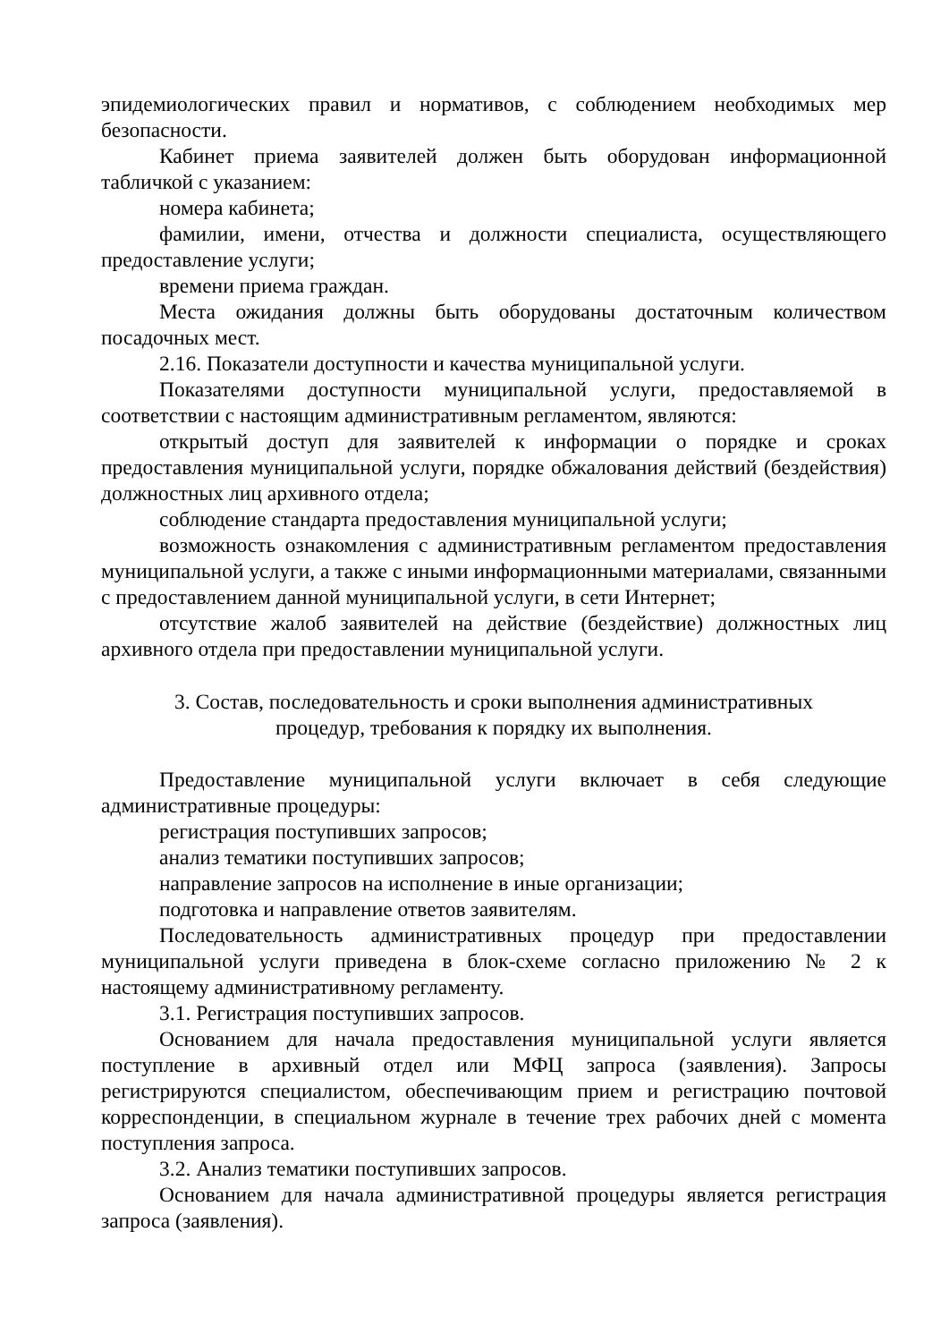эпидемиологических правил и нормативов, с соблюдением необходимых мер безопасности.
Кабинет приема заявителей должен быть оборудован информационной табличкой с указанием:
номера кабинета;
фамилии, имени, отчества и должности специалиста, осуществляющего предоставление услуги;
времени приема граждан.
Места ожидания должны быть оборудованы достаточным количеством посадочных мест.
2.16. Показатели доступности и качества муниципальной услуги.
Показателями доступности муниципальной услуги, предоставляемой в соответствии с настоящим административным регламентом, являются:
открытый доступ для заявителей к информации о порядке и сроках предоставления муниципальной услуги, порядке обжалования действий (бездействия) должностных лиц архивного отдела;
соблюдение стандарта предоставления муниципальной услуги;
возможность ознакомления с административным регламентом предоставления муниципальной услуги, а также с иными информационными материалами, связанными с предоставлением данной муниципальной услуги, в сети Интернет;
отсутствие жалоб заявителей на действие (бездействие) должностных лиц архивного отдела при предоставлении муниципальной услуги.
3. Состав, последовательность и сроки выполнения административных
процедур, требования к порядку их выполнения.
Предоставление муниципальной услуги включает в себя следующие административные процедуры:
регистрация поступивших запросов;
анализ тематики поступивших запросов;
направление запросов на исполнение в иные организации;
подготовка и направление ответов заявителям.
Последовательность административных процедур при предоставлении муниципальной услуги приведена в блок-схеме согласно приложению № 2 к настоящему административному регламенту.
3.1. Регистрация поступивших запросов.
Основанием для начала предоставления муниципальной услуги является поступление в архивный отдел или МФЦ запроса (заявления). Запросы регистрируются специалистом, обеспечивающим прием и регистрацию почтовой корреспонденции, в специальном журнале в течение трех рабочих дней с момента поступления запроса.
3.2. Анализ тематики поступивших запросов.
Основанием для начала административной процедуры является регистрация запроса (заявления).